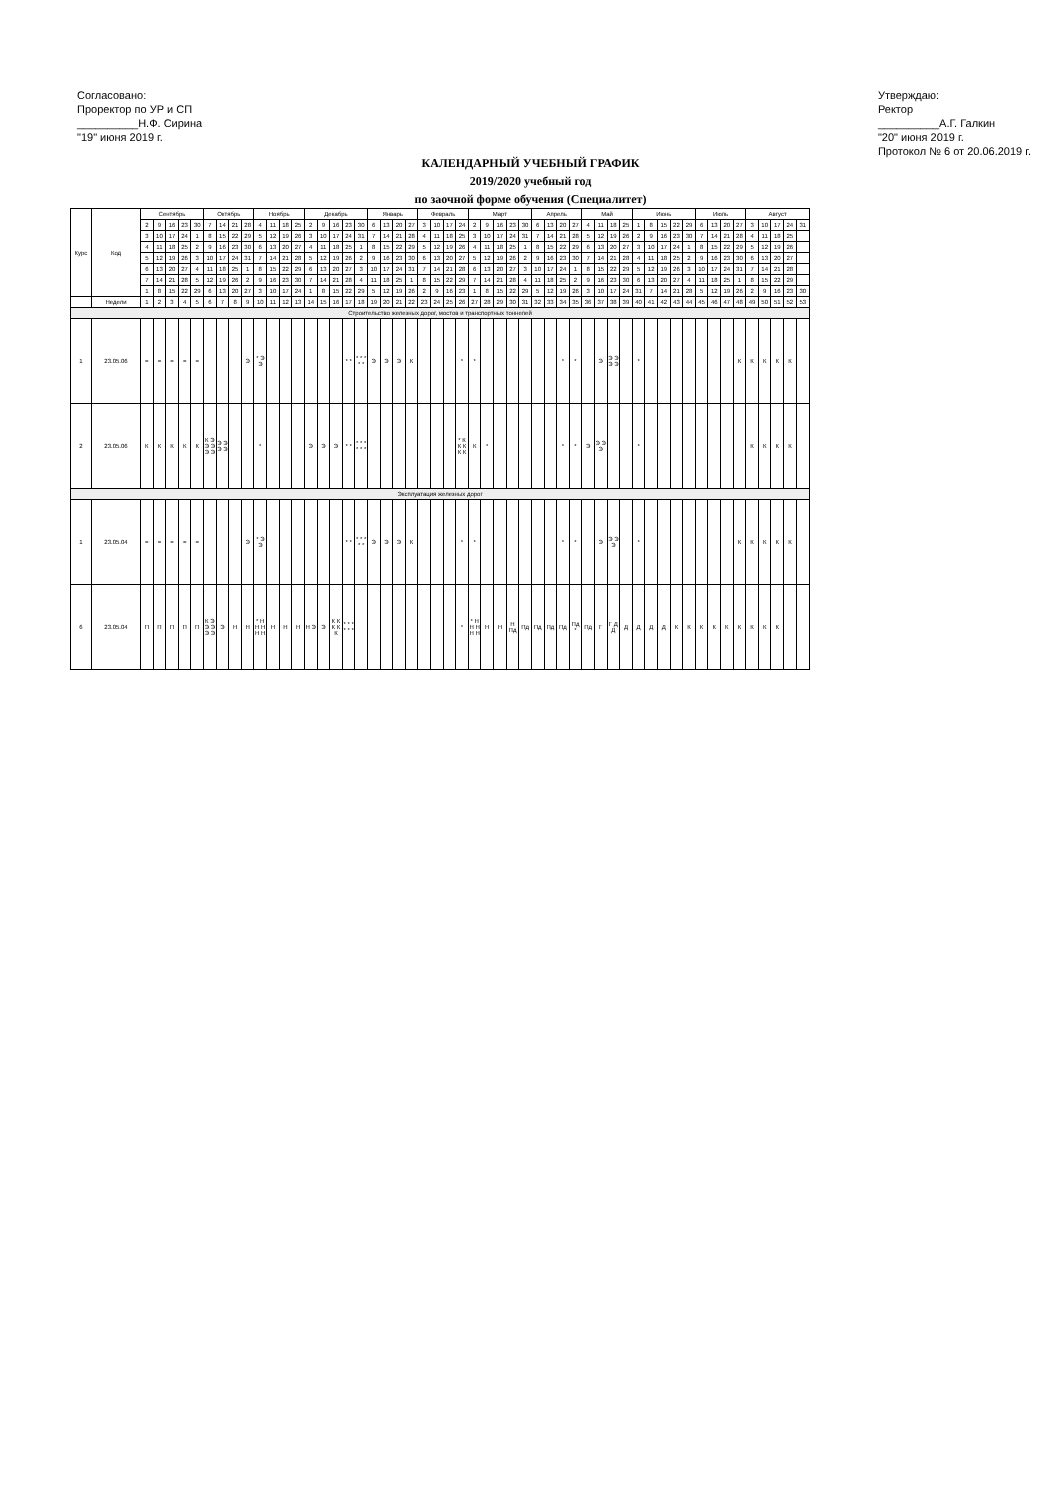Согласовано:
Проректор по УР и СП
__________Н.Ф. Сирина
"19" июня 2019 г.
Утверждаю:
Ректор
__________А.Г. Галкин
"20" июня 2019 г.
Протокол № 6 от 20.06.2019 г.
КАЛЕНДАРНЫЙ УЧЕБНЫЙ ГРАФИК
2019/2020 учебный год
по заочной форме обучения (Специалитет)
| Курс | Код | Сентябрь | | | | | Октябрь | | | | Ноябрь | | | | Декабрь | | | | | Январь | | | | Февраль | | | | Март | | | | | Апрель | | | | Май | | | | Июнь | | | | | Июль | | | | Август | | | | |
| --- | --- | --- | --- | --- | --- | --- | --- | --- | --- | --- | --- | --- | --- | --- | --- | --- | --- | --- | --- | --- | --- | --- | --- | --- | --- | --- | --- | --- | --- | --- | --- | --- | --- | --- | --- | --- | --- | --- | --- | --- | --- | --- | --- | --- | --- | --- | --- | --- | --- | --- | --- | --- | --- | --- |
| | | 2 | 9 | 16 | 23 | 30 | 7 | 14 | 21 | 28 | 4 | 11 | 18 | 25 | 2 | 9 | 16 | 23 | 30 | 6 | 13 | 20 | 27 | 3 | 10 | 17 | 24 | 2 | 9 | 16 | 23 | 30 | 6 | 13 | 20 | 27 | 4 | 11 | 18 | 25 | 1 | 8 | 15 | 22 | 29 | 6 | 13 | 20 | 27 | 3 | 10 | 17 | 24 | 31 |
| | | 3 | 10 | 17 | 24 | 1 | 8 | 15 | 22 | 29 | 5 | 12 | 19 | 26 | 3 | 10 | 17 | 24 | 31 | 7 | 14 | 21 | 28 | 4 | 11 | 18 | 25 | 3 | 10 | 17 | 24 | 31 | 7 | 14 | 21 | 28 | 5 | 12 | 19 | 26 | 2 | 9 | 16 | 23 | 30 | 7 | 14 | 21 | 28 | 4 | 11 | 18 | 25 | |
| | | 4 | 11 | 18 | 25 | 2 | 9 | 16 | 23 | 30 | 6 | 13 | 20 | 27 | 4 | 11 | 18 | 25 | 1 | 8 | 15 | 22 | 29 | 5 | 12 | 19 | 26 | 4 | 11 | 18 | 25 | 1 | 8 | 15 | 22 | 29 | 6 | 13 | 20 | 27 | 3 | 10 | 17 | 24 | 1 | 8 | 15 | 22 | 29 | 5 | 12 | 19 | 26 | |
| | | 5 | 12 | 19 | 26 | 3 | 10 | 17 | 24 | 31 | 7 | 14 | 21 | 28 | 5 | 12 | 19 | 26 | 2 | 9 | 16 | 23 | 30 | 6 | 13 | 20 | 27 | 5 | 12 | 19 | 26 | 2 | 9 | 16 | 23 | 30 | 7 | 14 | 21 | 28 | 4 | 11 | 18 | 25 | 2 | 9 | 16 | 23 | 30 | 6 | 13 | 20 | 27 | |
| | | 6 | 13 | 20 | 27 | 4 | 11 | 18 | 25 | 1 | 8 | 15 | 22 | 29 | 6 | 13 | 20 | 27 | 3 | 10 | 17 | 24 | 31 | 7 | 14 | 21 | 28 | 6 | 13 | 20 | 27 | 3 | 10 | 17 | 24 | 1 | 8 | 15 | 22 | 29 | 5 | 12 | 19 | 26 | 3 | 10 | 17 | 24 | 31 | 7 | 14 | 21 | 28 | |
| | | 7 | 14 | 21 | 28 | 5 | 12 | 19 | 26 | 2 | 9 | 16 | 23 | 30 | 7 | 14 | 21 | 28 | 4 | 11 | 18 | 25 | 1 | 8 | 15 | 22 | 29 | 7 | 14 | 21 | 28 | 4 | 11 | 18 | 25 | 2 | 9 | 16 | 23 | 30 | 6 | 13 | 20 | 27 | 4 | 11 | 18 | 25 | 1 | 8 | 15 | 22 | 29 | |
| | | 1 | 8 | 15 | 22 | 29 | 6 | 13 | 20 | 27 | 3 | 10 | 17 | 24 | 1 | 8 | 15 | 22 | 29 | 5 | 12 | 19 | 26 | 2 | 9 | 16 | 23 | 1 | 8 | 15 | 22 | 29 | 5 | 12 | 19 | 26 | 3 | 10 | 17 | 24 | 31 | 7 | 14 | 21 | 28 | 5 | 12 | 19 | 26 | 2 | 9 | 16 | 23 | 30 |
| | Недели | 1 | 2 | 3 | 4 | 5 | 6 | 7 | 8 | 9 | 10 | 11 | 12 | 13 | 14 | 15 | 16 | 17 | 18 | 19 | 20 | 21 | 22 | 23 | 24 | 25 | 26 | 27 | 28 | 29 | 30 | 31 | 32 | 33 | 34 | 35 | 36 | 37 | 38 | 39 | 40 | 41 | 42 | 43 | 44 | 45 | 46 | 47 | 48 | 49 | 50 | 51 | 52 | 53 |
| Строительство железных дорог, мостов и транспортных тоннелей | | | | | | | | | | | | | | | | | | | | | | | | | | | | | | | | | | | | | | | | | | | | | | | | | | | | | | |
| 1 | 23.05.06 | = | = | = | = | = | | | | Э | * Э Э | | | | | | | * * | * * * * * | Э | Э | Э | К | | | | * | * | | | | | | | * | * | | Э | Э Э Э Э | | * | | | | | | | | К | К | К | К | К | |
| 2 | 23.05.06 | К | К | К | К | К | К Э Э Э Э Э | Э Э Э Э | | | * | | | | Э | Э | Э | * * | * * * * * * | | | | | | | | * К К К К К | К | * | | | | | | * | * | Э | Э Э Э | | | * | | | | | | | | | К | К | К | К | |
| Эксплуатация железных дорог | | | | | | | | | | | | | | | | | | | | | | | | | | | | | | | | | | | | | | | | | | | | | | | | | | | | | | |
| 1 | 23.05.04 | = | = | = | = | = | | | | Э | * Э Э | | | | | | | * * | * * * * * | Э | Э | Э | К | | | | * | * | | | | | | | * | * | | Э | Э Э Э | | * | | | | | | | | К | К | К | К | К | |
| 6 | 23.05.04 | П | П | П | П | П | К Э Э Э Э Э | Э | Н | Н | * Н Н Н Н Н | Н | Н | Н | Н Э | Э | К К К К К | * * * * * * | | | | | | | | | * | * Н Н Н Н Н | Н | Н | Н Пд | Пд | Пд | Пд | Пд | Пд * | Пд | Г | Г Д Д | Д | Д | Д | Д | К | К | К | К | К | К | К | К | К | | |